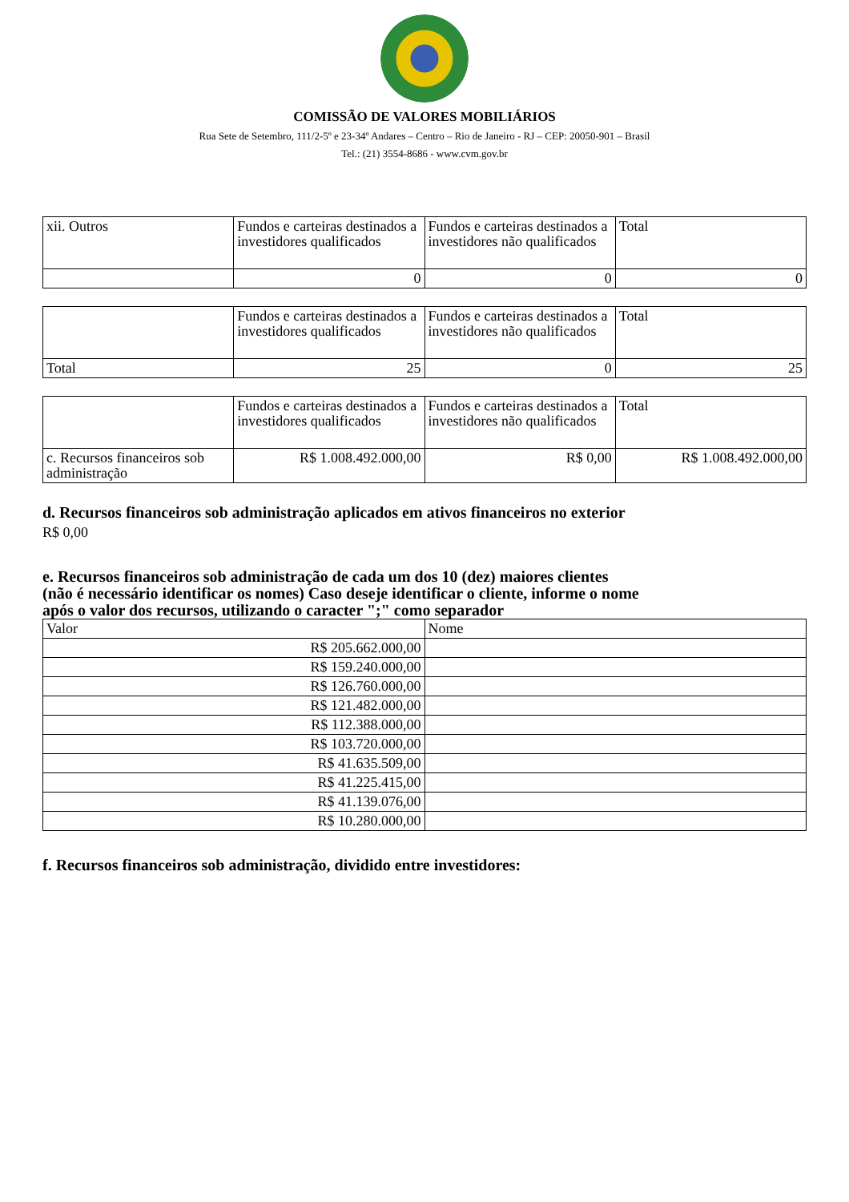COMISSÃO DE VALORES MOBILIÁRIOS
Rua Sete de Setembro, 111/2-5º e 23-34º Andares – Centro – Rio de Janeiro - RJ – CEP: 20050-901 – Brasil
Tel.: (21) 3554-8686 - www.cvm.gov.br
| xii. Outros | Fundos e carteiras destinados a investidores qualificados | Fundos e carteiras destinados a investidores não qualificados | Total |
| --- | --- | --- | --- |
| | 0 | 0 | 0 |
| | Fundos e carteiras destinados a investidores qualificados | Fundos e carteiras destinados a investidores não qualificados | Total |
| --- | --- | --- | --- |
| Total | 25 | 0 | 25 |
| | Fundos e carteiras destinados a investidores qualificados | Fundos e carteiras destinados a investidores não qualificados | Total |
| --- | --- | --- | --- |
| c. Recursos financeiros sob administração | R$ 1.008.492.000,00 | R$ 0,00 | R$ 1.008.492.000,00 |
d. Recursos financeiros sob administração aplicados em ativos financeiros no exterior
R$ 0,00
e. Recursos financeiros sob administração de cada um dos 10 (dez) maiores clientes
(não é necessário identificar os nomes) Caso deseje identificar o cliente, informe o nome
após o valor dos recursos, utilizando o caracter ";" como separador
| Valor | Nome |
| --- | --- |
| R$ 205.662.000,00 | |
| R$ 159.240.000,00 | |
| R$ 126.760.000,00 | |
| R$ 121.482.000,00 | |
| R$ 112.388.000,00 | |
| R$ 103.720.000,00 | |
| R$ 41.635.509,00 | |
| R$ 41.225.415,00 | |
| R$ 41.139.076,00 | |
| R$ 10.280.000,00 | |
f. Recursos financeiros sob administração, dividido entre investidores: